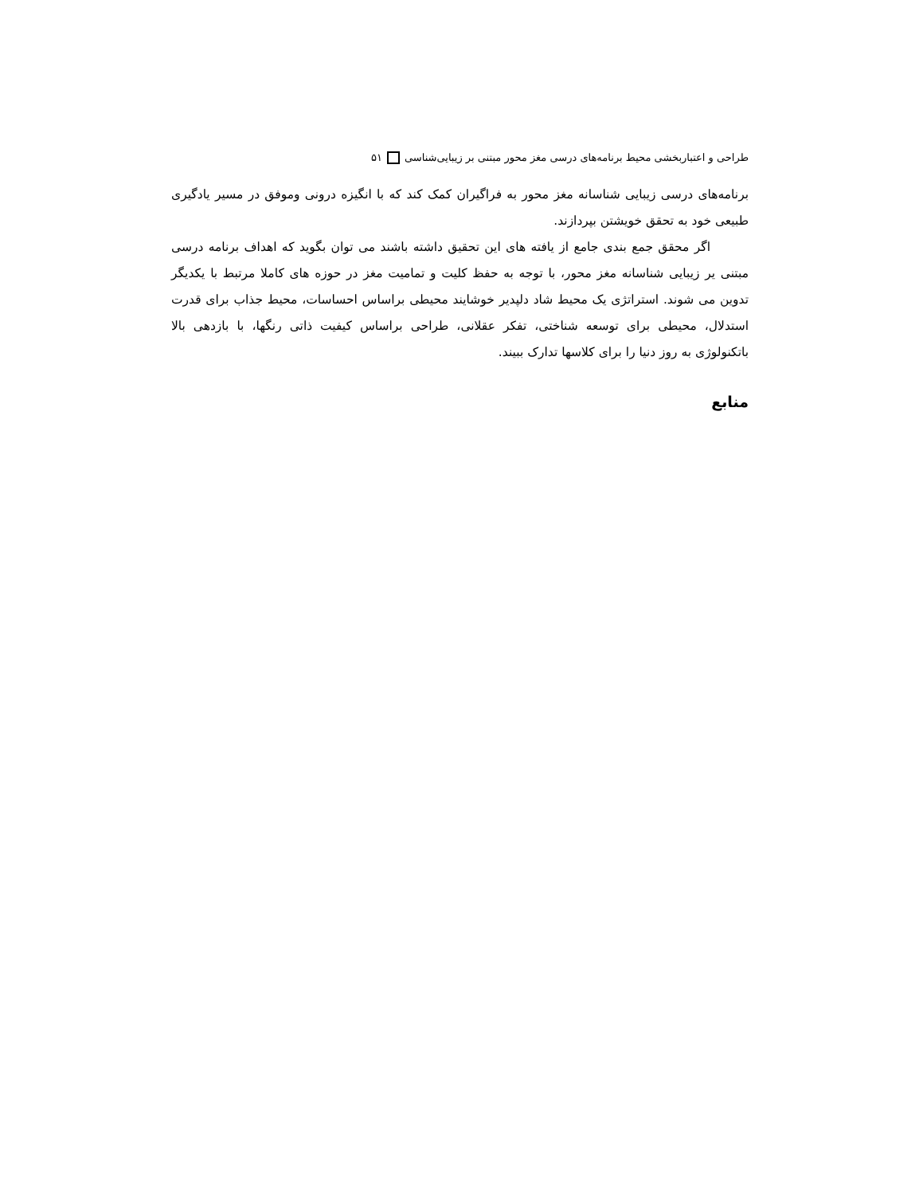طراحی و اعتباربخشی محیط برنامه‌های درسی مغز محور مبتنی بر زیبایی‌شناسی ۵۱
برنامه‌های درسی زیبایی شناسانه مغز محور به فراگیران کمک کند که با انگیزه درونی وموفق در مسیر یادگیری طبیعی خود به تحقق خویشتن بپردازند.
اگر محقق جمع بندی جامع از یافته های این تحقیق داشته باشند می توان بگوید که اهداف برنامه درسی مبتنی یر زیبایی شناسانه مغز محور، با توجه به حفظ کلیت و تمامیت مغز در حوزه های کاملا مرتبط با یکدیگر تدوین می شوند. استراتژی یک محیط شاد دلپدیر خوشایند محیطی براساس احساسات، محیط جذاب برای قدرت استدلال، محیطی برای توسعه شناختی، تفکر عقلانی، طراحی براساس کیفیت ذاتی رنگها، با بازدهی بالا باتکنولوژی به روز دنیا را برای کلاسها تدارک ببیند.
منابع